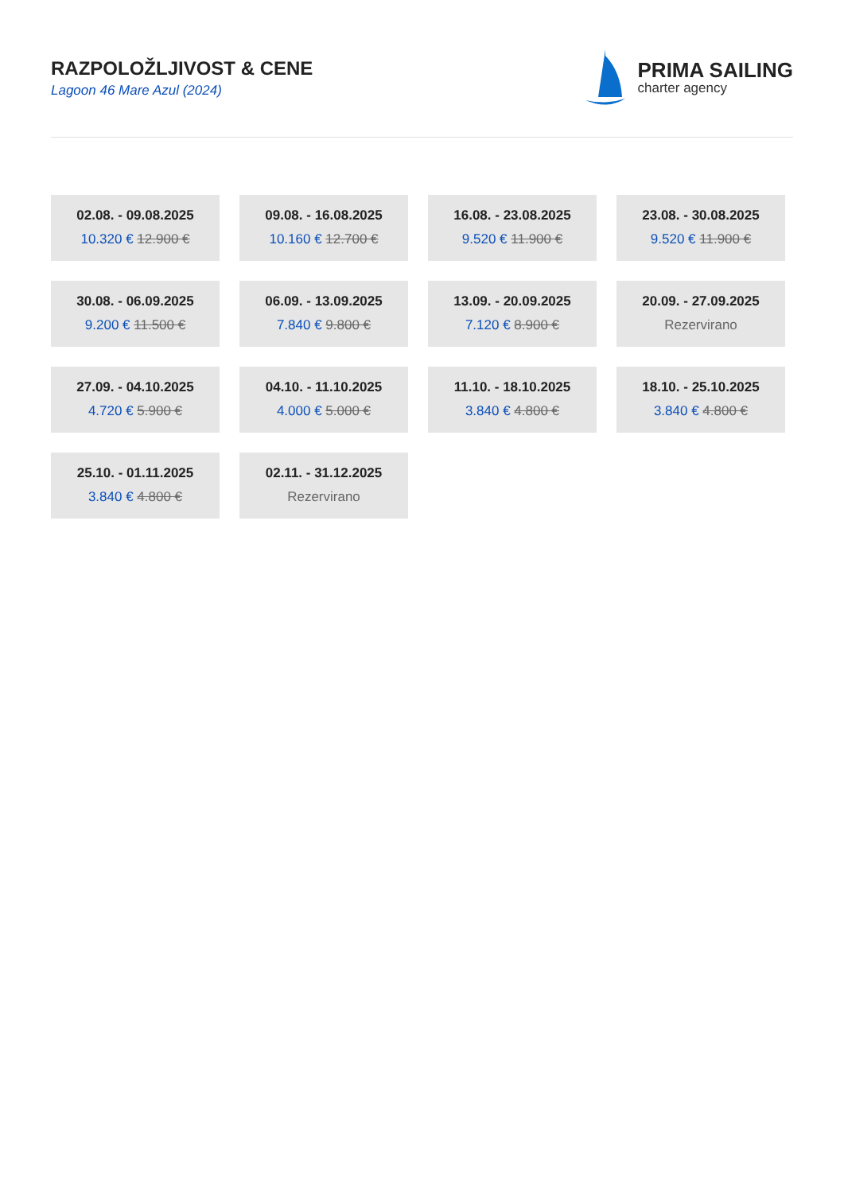RAZPOLOŽLJIVOST & CENE
Lagoon 46 Mare Azul (2024)
PRIMA SAILING
charter agency
02.08. - 09.08.2025
10.320 € 12.900 €
09.08. - 16.08.2025
10.160 € 12.700 €
16.08. - 23.08.2025
9.520 € 11.900 €
23.08. - 30.08.2025
9.520 € 11.900 €
30.08. - 06.09.2025
9.200 € 11.500 €
06.09. - 13.09.2025
7.840 € 9.800 €
13.09. - 20.09.2025
7.120 € 8.900 €
20.09. - 27.09.2025
Rezervirano
27.09. - 04.10.2025
4.720 € 5.900 €
04.10. - 11.10.2025
4.000 € 5.000 €
11.10. - 18.10.2025
3.840 € 4.800 €
18.10. - 25.10.2025
3.840 € 4.800 €
25.10. - 01.11.2025
3.840 € 4.800 €
02.11. - 31.12.2025
Rezervirano